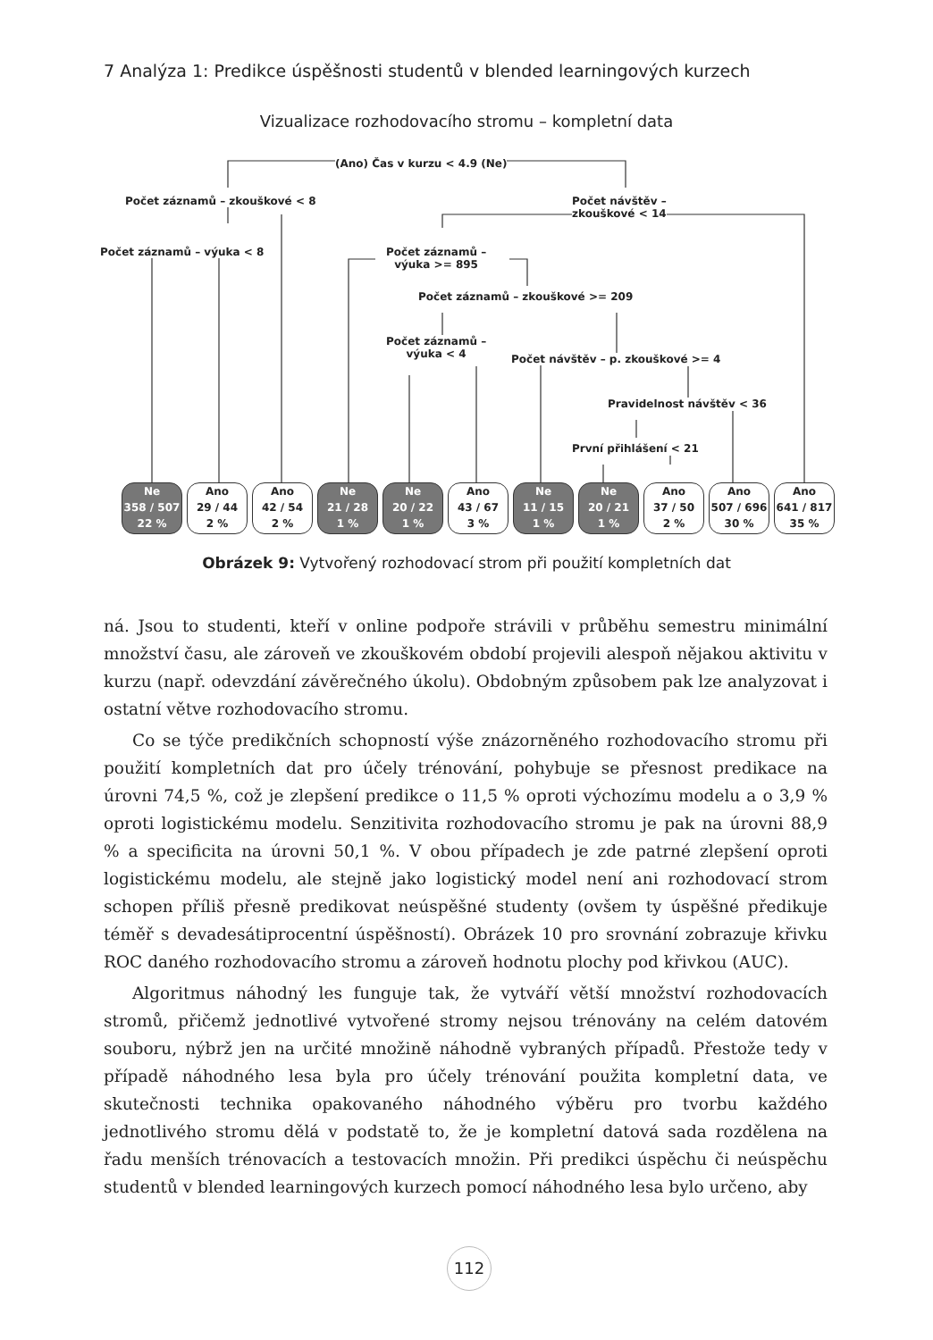7 Analýza 1: Predikce úspěšnosti studentů v blended learningových kurzech
Vizualizace rozhodovacího stromu – kompletní data
(Ano) Čas v kurzu < 4.9 (Ne)
Počet záznamů – zkouškové < 8
Počet návštěv –
zkouškové < 14
Počet záznamů – výuka < 8
Počet záznamů –
výuka >= 895
Počet záznamů – zkouškové >= 209
Počet záznamů –
výuka < 4
Počet návštěv – p. zkouškové >= 4
Pravidelnost návštěv < 36
První přihlášení < 21
Ne
358 / 507
22 %
Ano
29 / 44
2 %
Ano
42 / 54
2 %
Ne
21 / 28
1 %
Ne
20 / 22
1 %
Ano
43 / 67
3 %
Ne
11 / 15
1 %
Ne
20 / 21
1 %
Ano
37 / 50
2 %
Ano
507 / 696
30 %
Ano
641 / 817
35 %
Obrázek 9: Vytvořený rozhodovací strom při použití kompletních dat
ná. Jsou to studenti, kteří v online podpoře strávili v průběhu semestru minimální množství času, ale zároveň ve zkouškovém období projevili alespoň nějakou aktivitu v kurzu (např. odevzdání závěrečného úkolu). Obdobným způsobem pak lze analyzovat i ostatní větve rozhodovacího stromu.
Co se týče predikčních schopností výše znázorněného rozhodovacího stromu při použití kompletních dat pro účely trénování, pohybuje se přesnost predikace na úrovni 74,5 %, což je zlepšení predikce o 11,5 % oproti výchozímu modelu a o 3,9 % oproti logistickému modelu. Senzitivita rozhodovacího stromu je pak na úrovni 88,9 % a specificita na úrovni 50,1 %. V obou případech je zde patrné zlepšení oproti logistickému modelu, ale stejně jako logistický model není ani rozhodovací strom schopen příliš přesně predikovat neúspěšné studenty (ovšem ty úspěšné předikuje téměř s devadesátiprocentní úspěšností). Obrázek 10 pro srovnání zobrazuje křivku ROC daného rozhodovacího stromu a zároveň hodnotu plochy pod křivkou (AUC).
Algoritmus náhodný les funguje tak, že vytváří větší množství rozhodovacích stromů, přičemž jednotlivé vytvořené stromy nejsou trénovány na celém datovém souboru, nýbrž jen na určité množině náhodně vybraných případů. Přestože tedy v případě náhodného lesa byla pro účely trénování použita kompletní data, ve skutečnosti technika opakovaného náhodného výběru pro tvorbu každého jednotlivého stromu dělá v podstatě to, že je kompletní datová sada rozdělena na řadu menších trénovacích a testovacích množin. Při predikci úspěchu či neúspěchu studentů v blended learningových kurzech pomocí náhodného lesa bylo určeno, aby
112